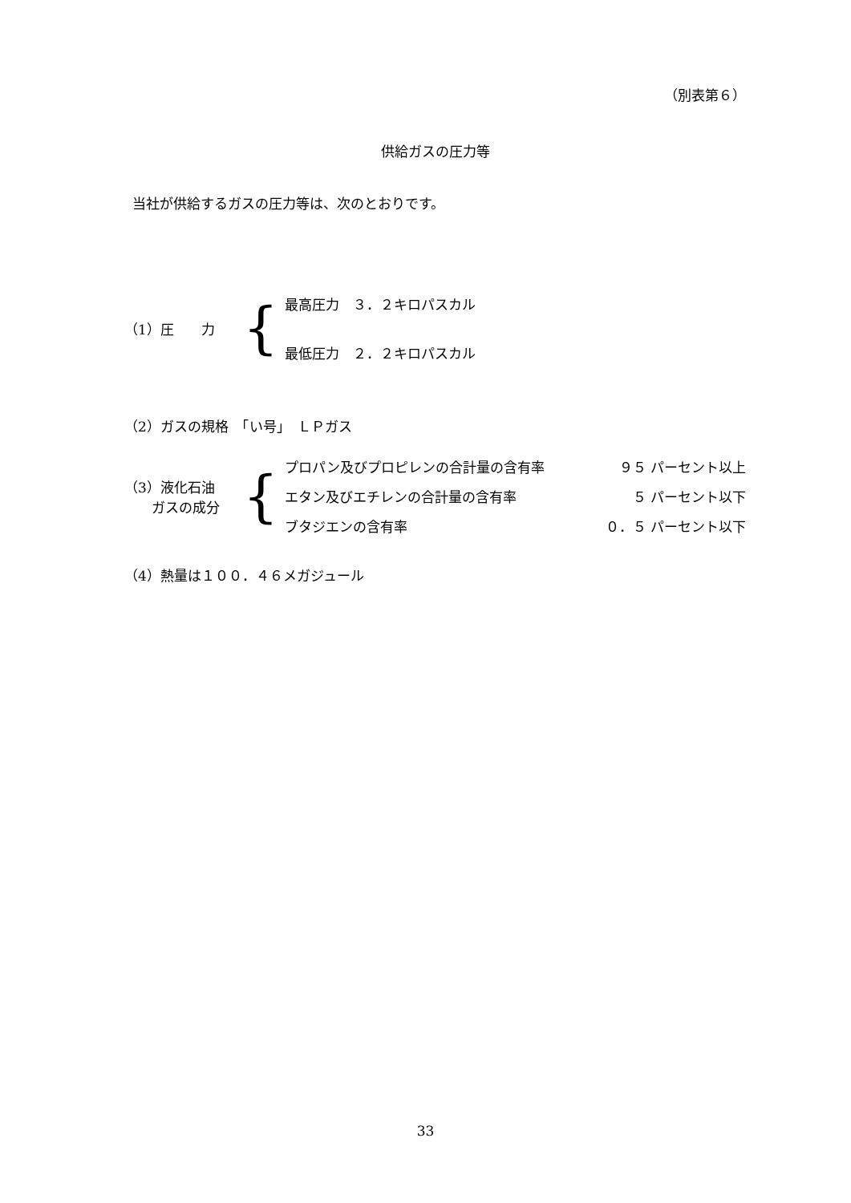（別表第６）
供給ガスの圧力等
当社が供給するガスの圧力等は、次のとおりです。
| （1）圧 力 | { | 最高圧力 ３．２キロパスカル |
| | | 最低圧力 ２．２キロパスカル |
（2）ガスの規格　「い号」　ＬＰガス
| （3）液化石油 ガスの成分 | { | プロパン及びプロピレンの合計量の含有率 | ９５ パーセント以上 |
| | | エタン及びエチレンの合計量の含有率 | ５ パーセント以下 |
| | | ブタジエンの含有率 | ０．５ パーセント以下 |
（4）熱量は１００．４６メガジュール
33